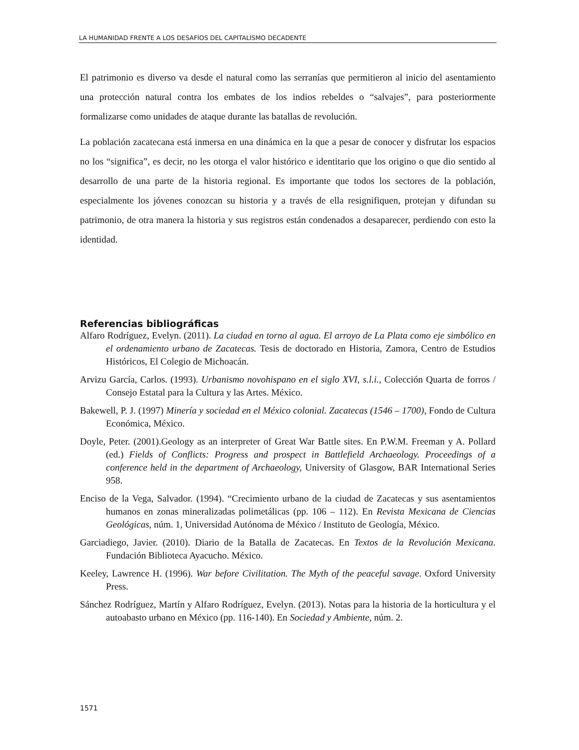LA HUMANIDAD FRENTE A LOS DESAFÍOS DEL CAPITALISMO DECADENTE
El patrimonio es diverso va desde el natural como las serranías que permitieron al inicio del asentamiento una protección natural contra los embates de los indios rebeldes o “salvajes”, para posteriormente formalizarse como unidades de ataque durante las batallas de revolución.
La población zacatecana está inmersa en una dinámica en la que a pesar de conocer y disfrutar los espacios no los “significa”, es decir, no les otorga el valor histórico e identitario que los origino o que dio sentido al desarrollo de una parte de la historia regional. Es importante que todos los sectores de la población, especialmente los jóvenes conozcan su historia y a través de ella resignifiquen, protejan y difundan su patrimonio, de otra manera la historia y sus registros están condenados a desaparecer, perdiendo con esto la identidad.
Referencias bibliográficas
Alfaro Rodríguez, Evelyn. (2011). La ciudad en torno al agua. El arroyo de La Plata como eje simbólico en el ordenamiento urbano de Zacatecas. Tesis de doctorado en Historia, Zamora, Centro de Estudios Históricos, El Colegio de Michoacán.
Arvizu García, Carlos. (1993). Urbanismo novohispano en el siglo XVI, s.l.i., Colección Quarta de forros / Consejo Estatal para la Cultura y las Artes. México.
Bakewell, P. J. (1997) Minería y sociedad en el México colonial. Zacatecas (1546 – 1700), Fondo de Cultura Económica, México.
Doyle, Peter. (2001).Geology as an interpreter of Great War Battle sites. En P.W.M. Freeman y A. Pollard (ed.) Fields of Conflicts: Progress and prospect in Battlefield Archaeology. Proceedings of a conference held in the department of Archaeology, University of Glasgow, BAR International Series 958.
Enciso de la Vega, Salvador. (1994). “Crecimiento urbano de la ciudad de Zacatecas y sus asentamientos humanos en zonas mineralizadas polimetálicas (pp. 106 – 112). En Revista Mexicana de Ciencias Geológicas, núm. 1, Universidad Autónoma de México / Instituto de Geología, México.
Garciadiego, Javier. (2010). Diario de la Batalla de Zacatecas. En Textos de la Revolución Mexicana. Fundación Biblioteca Ayacucho. México.
Keeley, Lawrence H. (1996). War before Civilitation. The Myth of the peaceful savage. Oxford University Press.
Sánchez Rodríguez, Martín y Alfaro Rodríguez, Evelyn. (2013). Notas para la historia de la horticultura y el autoabasto urbano en México (pp. 116-140). En Sociedad y Ambiente, núm. 2.
1571